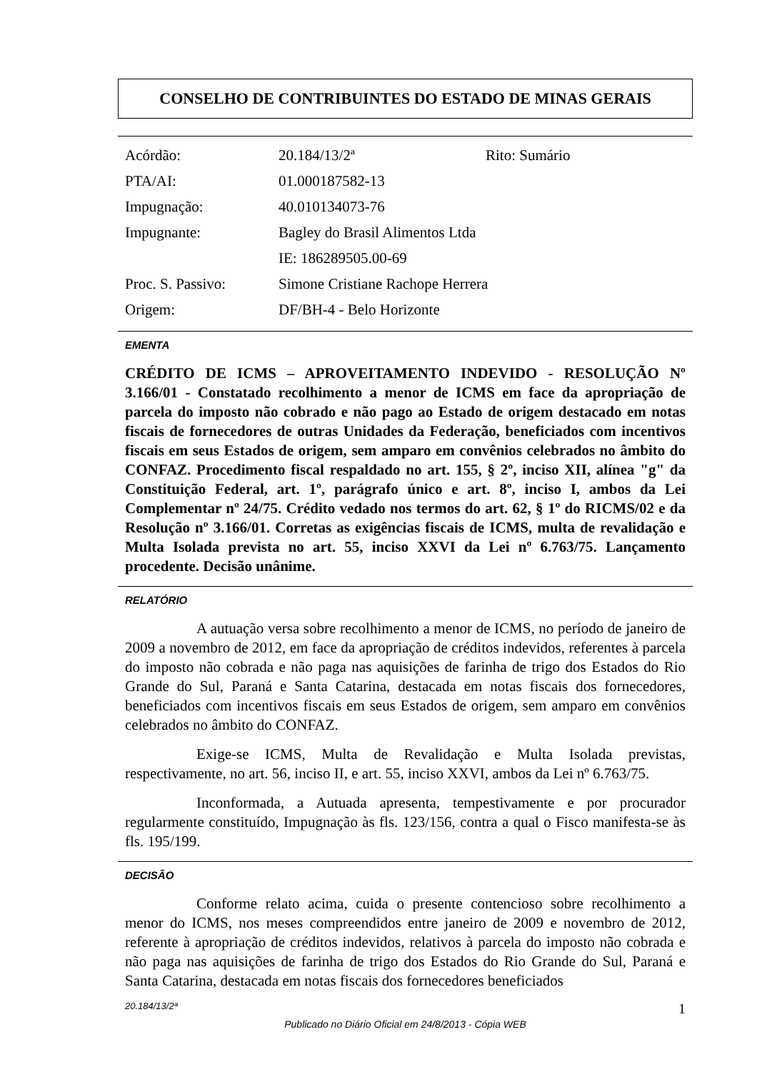CONSELHO DE CONTRIBUINTES DO ESTADO DE MINAS GERAIS
| Acórdão: | 20.184/13/2ª | Rito: Sumário |
| PTA/AI: | 01.000187582-13 | |
| Impugnação: | 40.010134073-76 | |
| Impugnante: | Bagley do Brasil Alimentos Ltda | |
| | IE: 186289505.00-69 | |
| Proc. S. Passivo: | Simone Cristiane Rachope Herrera | |
| Origem: | DF/BH-4 - Belo Horizonte | |
EMENTA
CRÉDITO DE ICMS – APROVEITAMENTO INDEVIDO - RESOLUÇÃO Nº 3.166/01 - Constatado recolhimento a menor de ICMS em face da apropriação de parcela do imposto não cobrado e não pago ao Estado de origem destacado em notas fiscais de fornecedores de outras Unidades da Federação, beneficiados com incentivos fiscais em seus Estados de origem, sem amparo em convênios celebrados no âmbito do CONFAZ. Procedimento fiscal respaldado no art. 155, § 2º, inciso XII, alínea "g" da Constituição Federal, art. 1º, parágrafo único e art. 8º, inciso I, ambos da Lei Complementar nº 24/75. Crédito vedado nos termos do art. 62, § 1º do RICMS/02 e da Resolução nº 3.166/01. Corretas as exigências fiscais de ICMS, multa de revalidação e Multa Isolada prevista no art. 55, inciso XXVI da Lei nº 6.763/75. Lançamento procedente. Decisão unânime.
RELATÓRIO
A autuação versa sobre recolhimento a menor de ICMS, no período de janeiro de 2009 a novembro de 2012, em face da apropriação de créditos indevidos, referentes à parcela do imposto não cobrada e não paga nas aquisições de farinha de trigo dos Estados do Rio Grande do Sul, Paraná e Santa Catarina, destacada em notas fiscais dos fornecedores, beneficiados com incentivos fiscais em seus Estados de origem, sem amparo em convênios celebrados no âmbito do CONFAZ.
Exige-se ICMS, Multa de Revalidação e Multa Isolada previstas, respectivamente, no art. 56, inciso II, e art. 55, inciso XXVI, ambos da Lei nº 6.763/75.
Inconformada, a Autuada apresenta, tempestivamente e por procurador regularmente constituído, Impugnação às fls. 123/156, contra a qual o Fisco manifesta-se às fls. 195/199.
DECISÃO
Conforme relato acima, cuida o presente contencioso sobre recolhimento a menor do ICMS, nos meses compreendidos entre janeiro de 2009 e novembro de 2012, referente à apropriação de créditos indevidos, relativos à parcela do imposto não cobrada e não paga nas aquisições de farinha de trigo dos Estados do Rio Grande do Sul, Paraná e Santa Catarina, destacada em notas fiscais dos fornecedores beneficiados
20.184/13/2ª 1
Publicado no Diário Oficial em 24/8/2013 - Cópia WEB